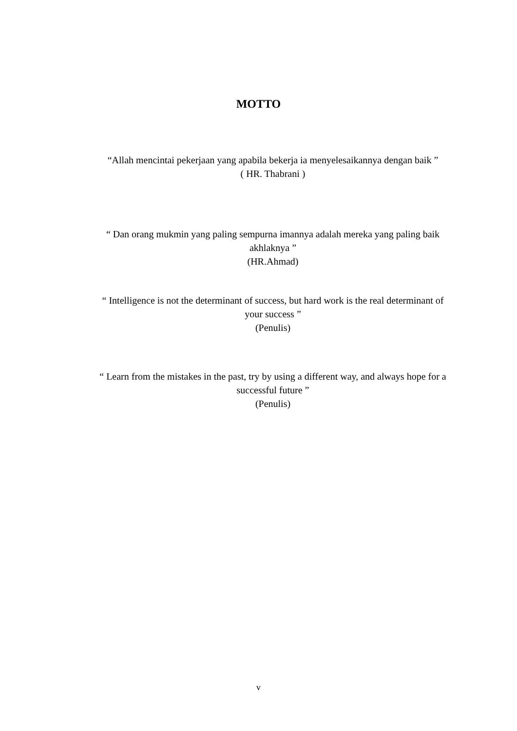MOTTO
“Allah mencintai pekerjaan yang apabila bekerja ia menyelesaikannya dengan baik ”
( HR. Thabrani )
“ Dan orang mukmin yang paling sempurna imannya adalah mereka yang paling baik akhlaknya ”
(HR.Ahmad)
“ Intelligence is not the determinant of success, but hard work is the real determinant of your success ”
(Penulis)
“ Learn from the mistakes in the past, try by using a different way, and always hope for a successful future ”
(Penulis)
v